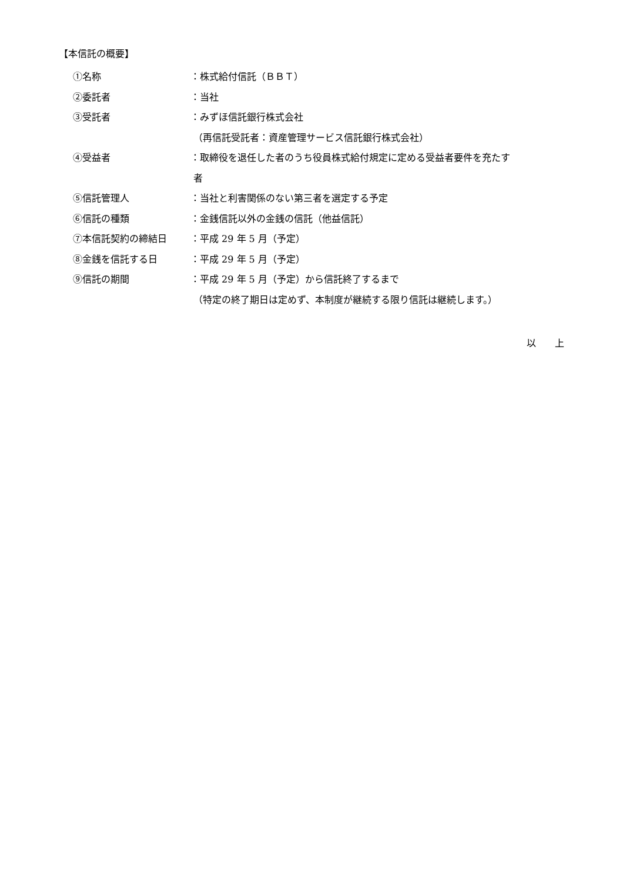【本信託の概要】
①名称 ：株式給付信託（ＢＢＴ）
②委託者 ：当社
③受託者 ：みずほ信託銀行株式会社
（再信託受託者：資産管理サービス信託銀行株式会社）
④受益者 ：取締役を退任した者のうち役員株式給付規定に定める受益者要件を充たす
者
⑤信託管理人 ：当社と利害関係のない第三者を選定する予定
⑥信託の種類 ：金銭信託以外の金銭の信託（他益信託）
⑦本信託契約の締結日 ：平成 29 年 5 月（予定）
⑧金銭を信託する日 ：平成 29 年 5 月（予定）
⑨信託の期間 ：平成 29 年 5 月（予定）から信託終了するまで
（特定の終了期日は定めず、本制度が継続する限り信託は継続します。）
以　　上